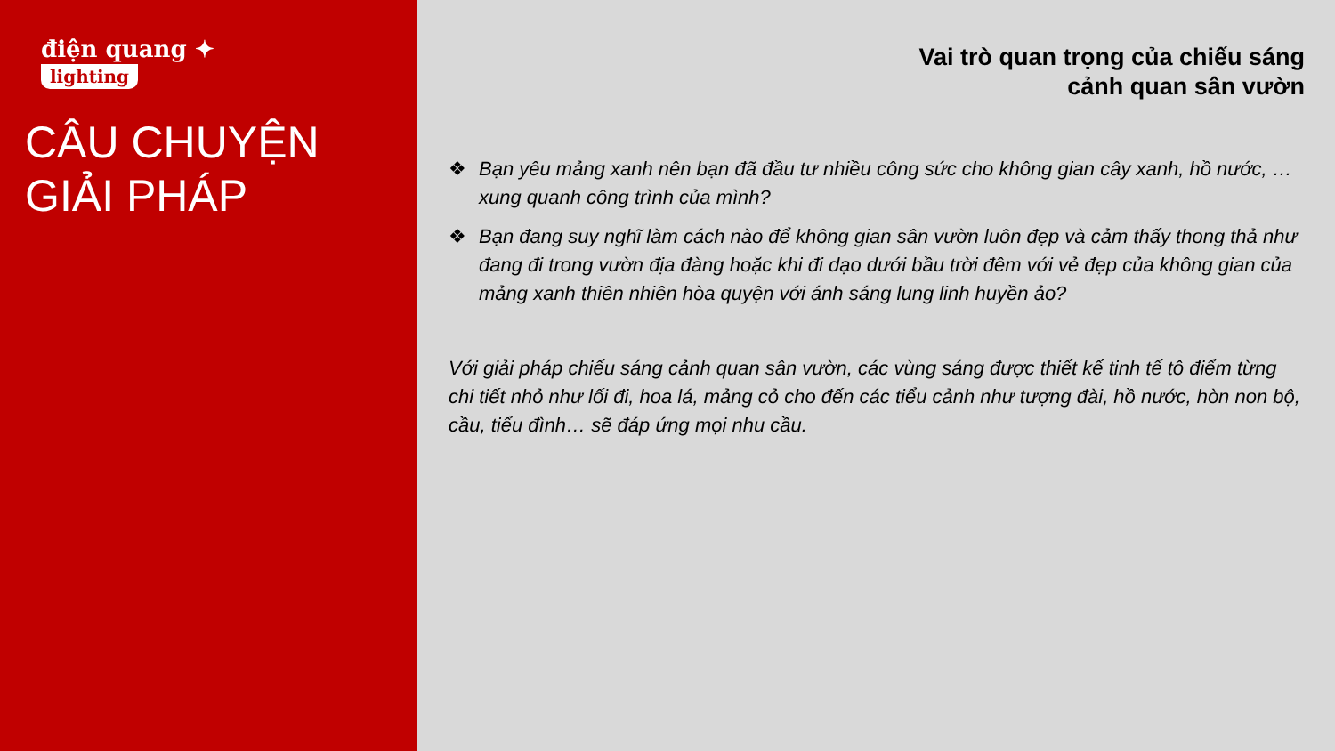điện quang ✦
lighting
CÂU CHUYỆN
GIẢI PHÁP
Vai trò quan trọng của chiếu sáng
cảnh quan sân vườn
❖ Bạn yêu mảng xanh nên bạn đã đầu tư nhiều công sức cho không gian cây xanh, hồ nước, … xung quanh công trình của mình?
❖ Bạn đang suy nghĩ làm cách nào để không gian sân vườn luôn đẹp và cảm thấy thong thả như đang đi trong vườn địa đàng hoặc khi đi dạo dưới bầu trời đêm với vẻ đẹp của không gian của mảng xanh thiên nhiên hòa quyện với ánh sáng lung linh huyền ảo?
Với giải pháp chiếu sáng cảnh quan sân vườn, các vùng sáng được thiết kế tinh tế tô điểm từng chi tiết nhỏ như lối đi, hoa lá, mảng cỏ cho đến các tiểu cảnh như tượng đài, hồ nước, hòn non bộ, cầu, tiểu đình… sẽ đáp ứng mọi nhu cầu.